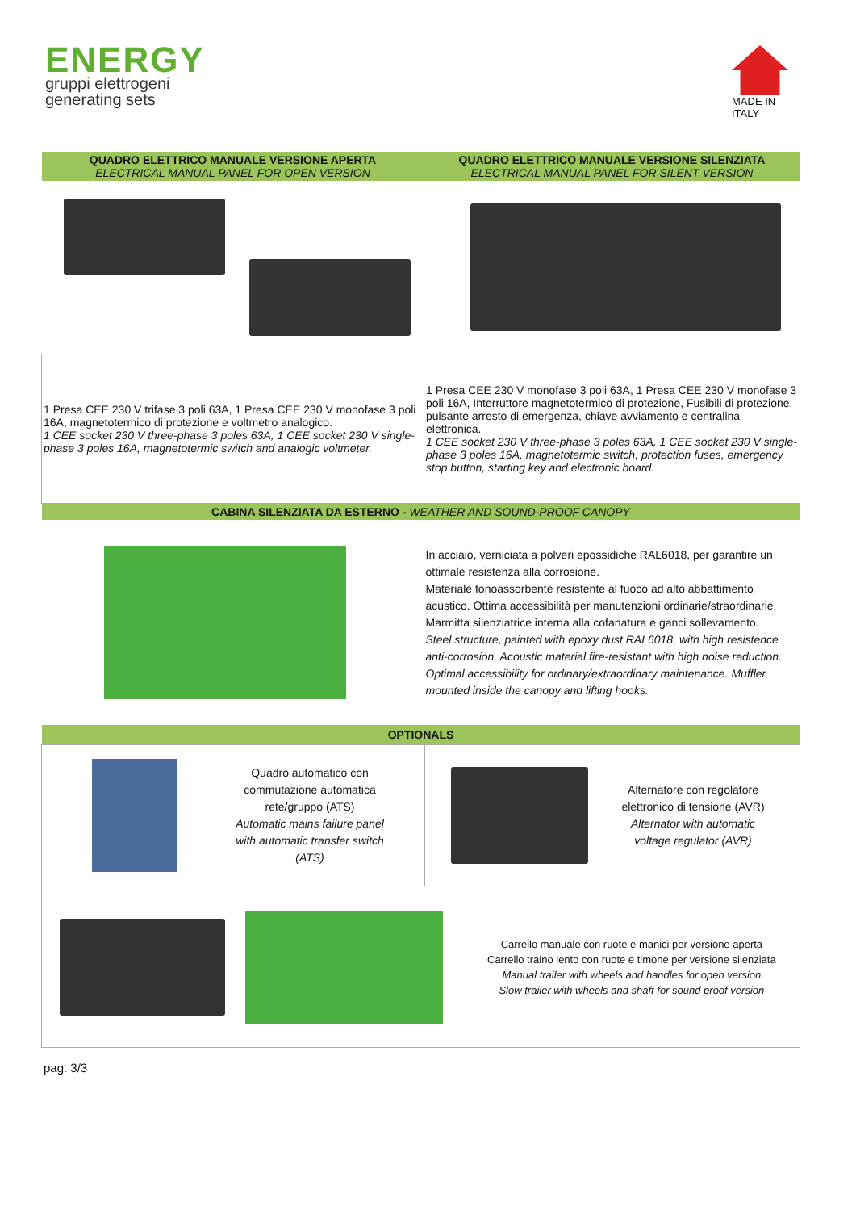ENERGY
gruppi elettrogeni
generating sets
MADE IN
ITALY
| QUADRO ELETTRICO MANUALE VERSIONE APERTA ELECTRICAL MANUAL PANEL FOR OPEN VERSION | QUADRO ELETTRICO MANUALE VERSIONE SILENZIATA ELECTRICAL MANUAL PANEL FOR SILENT VERSION |
| 1 Presa CEE 230 V trifase 3 poli 63A, 1 Presa CEE 230 V monofase 3 poli 16A, magnetotermico di protezione e voltmetro analogico. 1 CEE socket 230 V three-phase 3 poles 63A, 1 CEE socket 230 V single-phase 3 poles 16A, magnetotermic switch and analogic voltmeter. | 1 Presa CEE 230 V monofase 3 poli 63A, 1 Presa CEE 230 V monofase 3 poli 16A, Interruttore magnetotermico di protezione, Fusibili di protezione, pulsante arresto di emergenza, chiave avviamento e centralina elettronica. 1 CEE socket 230 V three-phase 3 poles 63A, 1 CEE socket 230 V single-phase 3 poles 16A, magnetotermic switch, protection fuses, emergency stop button, starting key and electronic board. |
| CABINA SILENZIATA DA ESTERNO - WEATHER AND SOUND-PROOF CANOPY | |
| | In acciaio, verniciata a polveri epossidiche RAL6018, per garantire un ottimale resistenza alla corrosione. Materiale fonoassorbente resistente al fuoco ad alto abbattimento acustico. Ottima accessibilità per manutenzioni ordinarie/straordinarie. Marmitta silenziatrice interna alla cofanatura e ganci sollevamento. Steel structure, painted with epoxy dust RAL6018, with high resistence anti-corrosion. Acoustic material fire-resistant with high noise reduction. Optimal accessibility for ordinary/extraordinary maintenance. Muffler mounted inside the canopy and lifting hooks. |
| OPTIONALS | |
| Quadro automatico con commutazione automatica rete/gruppo (ATS) Automatic mains failure panel with automatic transfer switch (ATS) | Alternatore con regolatore elettronico di tensione (AVR) Alternator with automatic voltage regulator (AVR) |
| Carrello manuale con ruote e manici per versione aperta Carrello traino lento con ruote e timone per versione silenziata Manual trailer with wheels and handles for open version Slow trailer with wheels and shaft for sound proof version | |
pag. 3/3